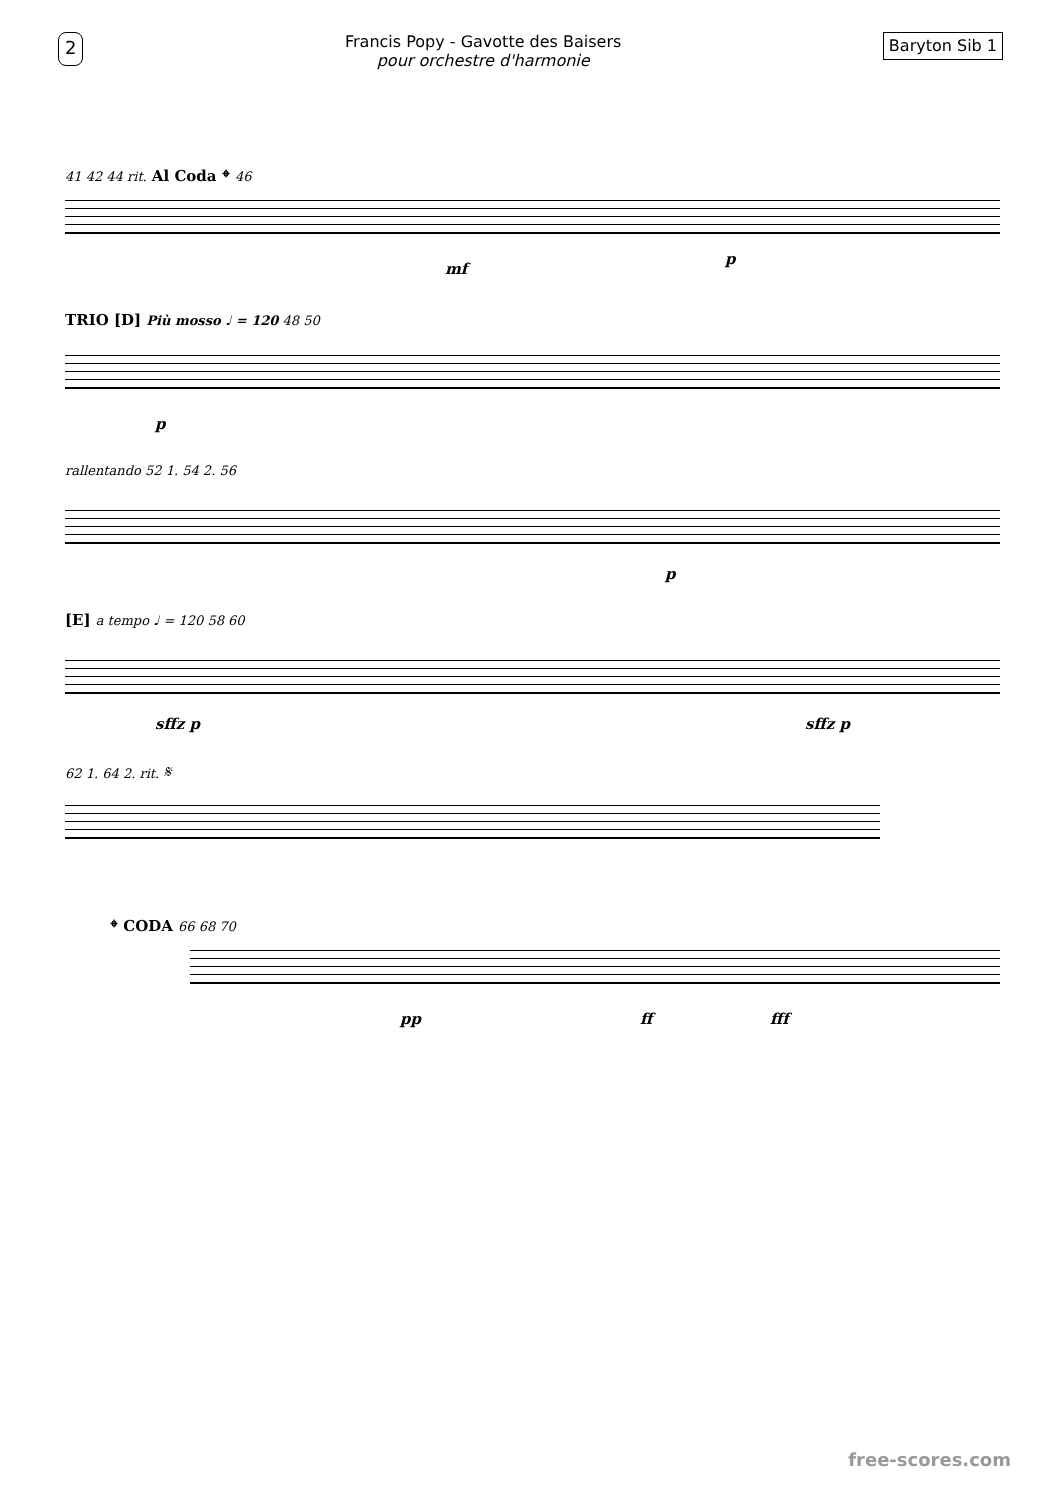2
Francis Popy - Gavotte des Baisers
pour orchestre d'harmonie
Baryton Sib 1
41 42 44 rit. Al Coda 𝄌 46
mf
p
TRIO [D] Più mosso ♩ = 120 48 50
p
rallentando 52 1. 54 2. 56
p
[E] a tempo ♩ = 120 58 60
sffz p sffz p
62 1. 64 2. rit. 𝄋
𝄌 CODA 66 68 70
pp ff fff
free-scores.com